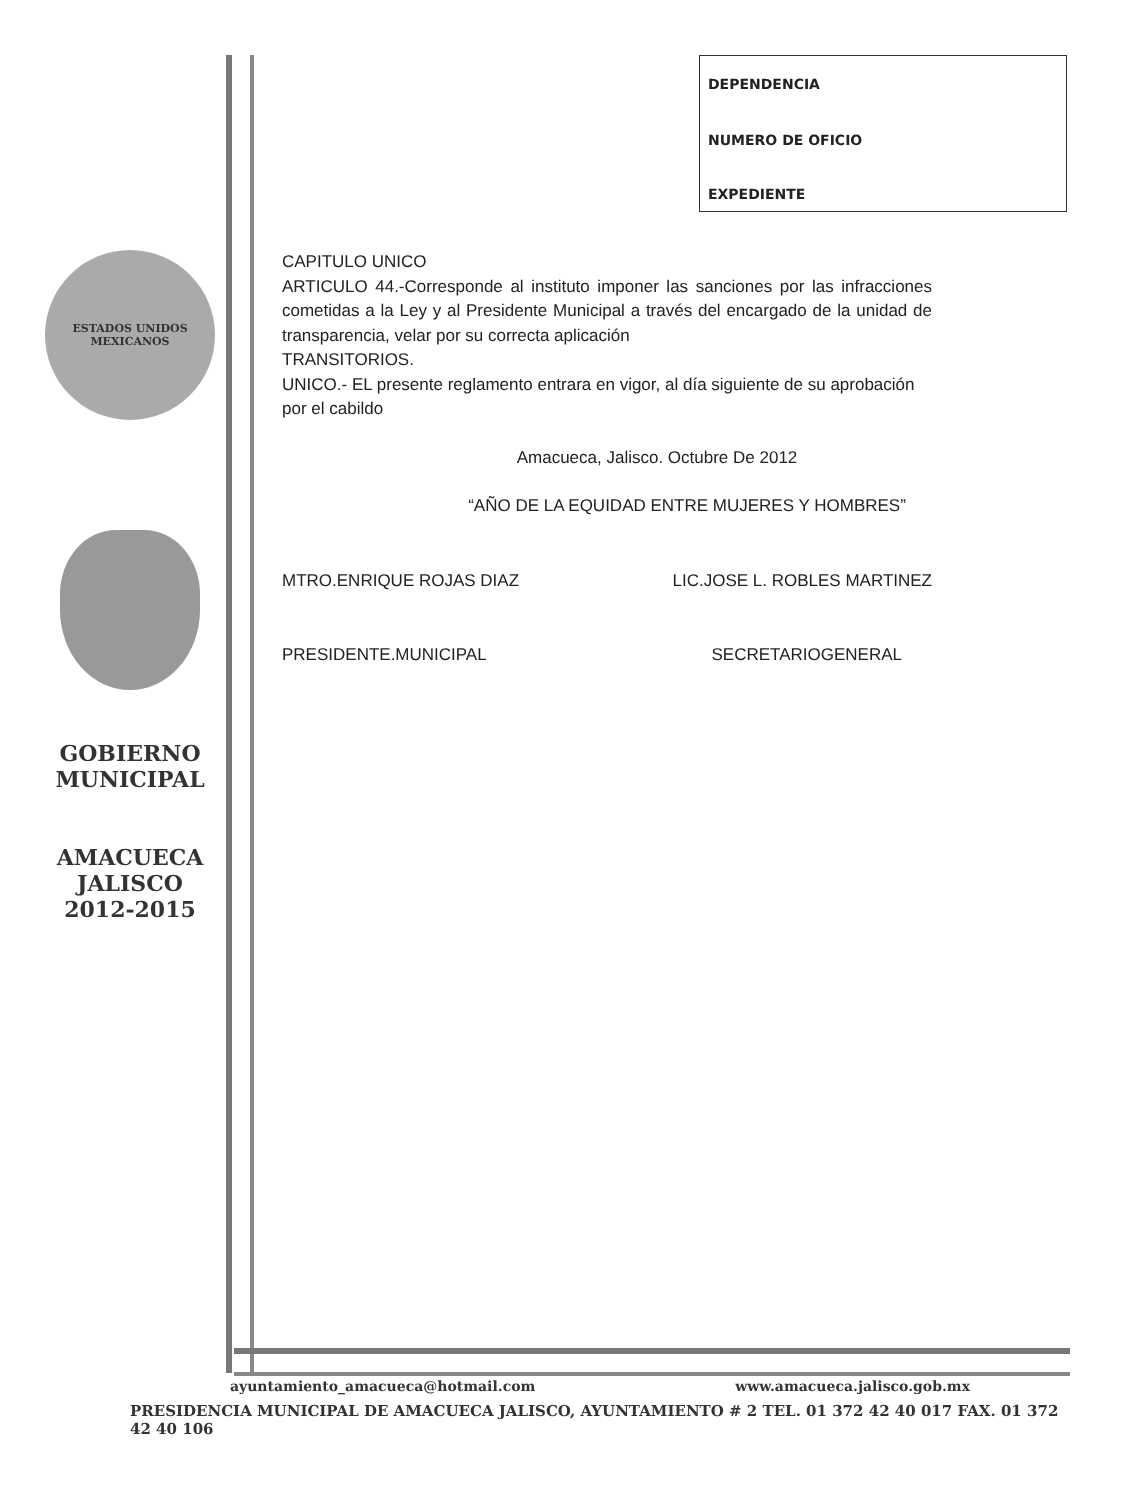DEPENDENCIA
NUMERO DE OFICIO
EXPEDIENTE
ESTADOS UNIDOS MEXICANOS
GOBIERNO
MUNICIPAL
AMACUECA
JALISCO
2012-2015
CAPITULO UNICO
ARTICULO 44.-Corresponde al instituto imponer las sanciones por las infracciones cometidas a la Ley y al Presidente Municipal a través del encargado de la unidad de transparencia, velar por su correcta aplicación
TRANSITORIOS.
UNICO.- EL presente reglamento entrara en vigor, al día siguiente de su aprobación por el cabildo
Amacueca, Jalisco. Octubre De 2012
“AÑO DE LA EQUIDAD ENTRE MUJERES Y HOMBRES”
MTRO.ENRIQUE ROJAS DIAZ LIC.JOSE L. ROBLES MARTINEZ
PRESIDENTE.MUNICIPAL SECRETARIOGENERAL
ayuntamiento_amacueca@hotmail.com www.amacueca.jalisco.gob.mx
PRESIDENCIA MUNICIPAL DE AMACUECA JALISCO, AYUNTAMIENTO # 2 TEL. 01 372 42 40 017 FAX. 01 372 42 40 106